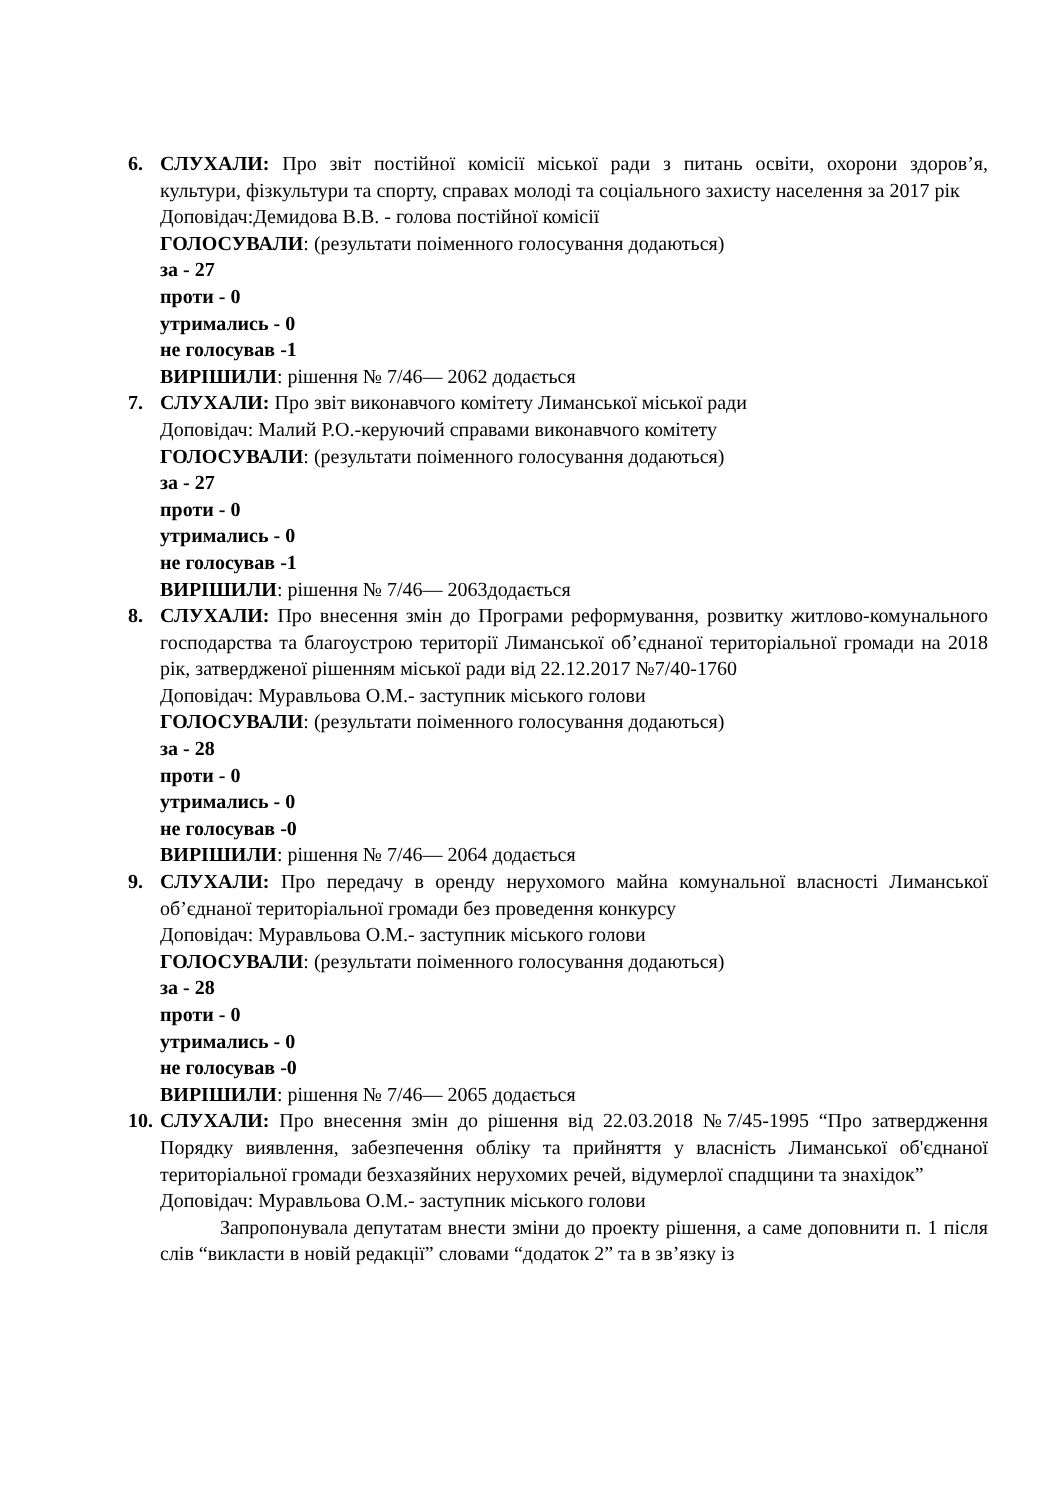6. СЛУХАЛИ: Про звіт постійної комісії міської ради з питань освіти, охорони здоров’я, культури, фізкультури та спорту, справах молоді та соціального захисту населення за 2017 рік
Доповідач:Демидова В.В. - голова постійної комісії
ГОЛОСУВАЛИ: (результати поіменного голосування додаються)
за - 27
проти - 0
утримались - 0
не голосував -1
ВИРІШИЛИ: рішення № 7/46— 2062 додається
7. СЛУХАЛИ: Про звіт виконавчого комітету Лиманської міської ради
Доповідач: Малий Р.О.-керуючий справами виконавчого комітету
ГОЛОСУВАЛИ: (результати поіменного голосування додаються)
за - 27
проти - 0
утримались - 0
не голосував -1
ВИРІШИЛИ: рішення № 7/46— 2063додається
8. СЛУХАЛИ: Про внесення змін до Програми реформування, розвитку житлово-комунального господарства та благоустрою території Лиманської об’єднаної територіальної громади на 2018 рік, затвердженої рішенням міської ради від 22.12.2017 №7/40-1760
Доповідач: Муравльова О.М.- заступник міського голови
ГОЛОСУВАЛИ: (результати поіменного голосування додаються)
за - 28
проти - 0
утримались - 0
не голосував -0
ВИРІШИЛИ: рішення № 7/46— 2064 додається
9. СЛУХАЛИ: Про передачу в оренду нерухомого майна комунальної власності Лиманської об’єднаної територіальної громади без проведення конкурсу
Доповідач: Муравльова О.М.- заступник міського голови
ГОЛОСУВАЛИ: (результати поіменного голосування додаються)
за - 28
проти - 0
утримались - 0
не голосував -0
ВИРІШИЛИ: рішення № 7/46— 2065 додається
10.
СЛУХАЛИ: Про внесення змін до рішення від 22.03.2018 №7/45-1995 “Про затвердження Порядку виявлення, забезпечення обліку та прийняття у власність Лиманської об'єднаної територіальної громади безхазяйних нерухомих речей, відумерлої спадщини та знахідок”
Доповідач: Муравльова О.М.- заступник міського голови
Запропонувала депутатам внести зміни до проекту рішення, а саме доповнити п. 1 після слів “викласти в новій редакції” словами “додаток 2” та в зв’язку із